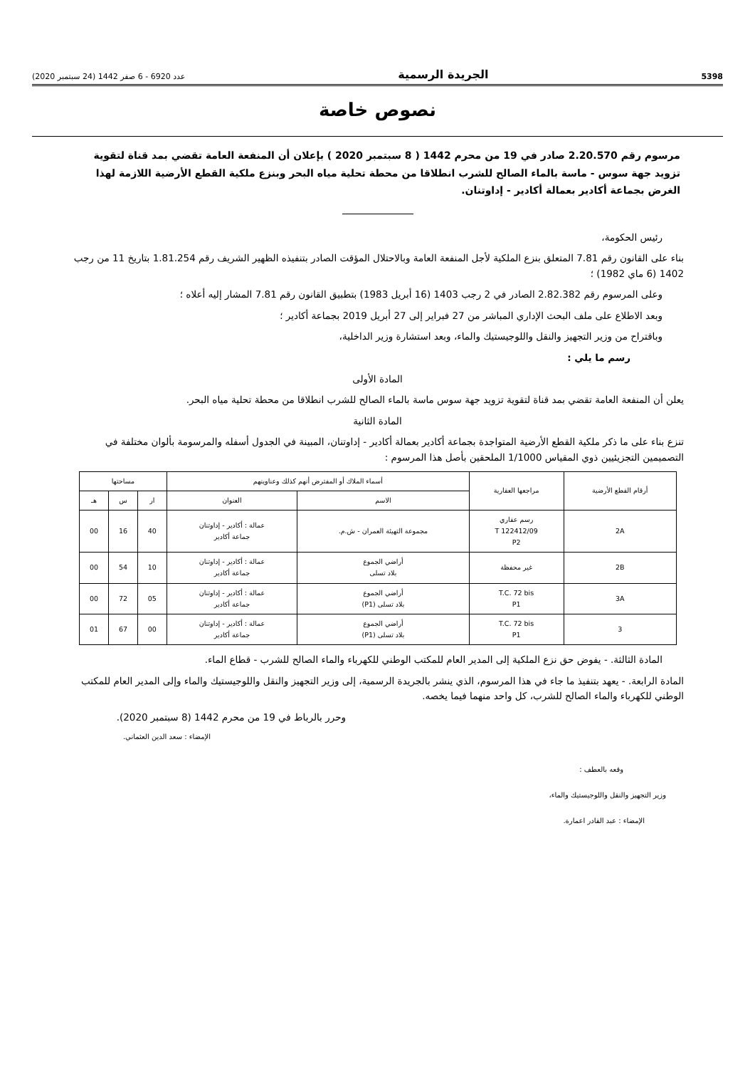5398 الجريدة الرسمية عدد 6920 - 6 صفر 1442 (24 سبتمبر 2020)
نصوص خاصة
مرسوم رقم 2.20.570 صادر في 19 من محرم 1442 ( 8 سبتمبر 2020 ) بإعلان أن المنفعة العامة تقضي بمد قناة لتقوية تزويد جهة سوس - ماسة بالماء الصالح للشرب انطلاقا من محطة تحلية مياه البحر وبنزع ملكية القطع الأرضية اللازمة لهذا الغرض بجماعة أكادير بعمالة أكادير - إداوتنان.
رئيس الحكومة،
بناء على القانون رقم 7.81 المتعلق بنزع الملكية لأجل المنفعة العامة وبالاحتلال المؤقت الصادر بتنفيذه الظهير الشريف رقم 1.81.254 بتاريخ 11 من رجب 1402 (6 ماي 1982) ؛
وعلى المرسوم رقم 2.82.382 الصادر في 2 رجب 1403 (16 أبريل 1983) بتطبيق القانون رقم 7.81 المشار إليه أعلاه ؛
وبعد الاطلاع على ملف البحث الإداري المباشر من 27 فبراير إلى 27 أبريل 2019 بجماعة أكادير ؛
وباقتراح من وزير التجهيز والنقل واللوجيستيك والماء، وبعد استشارة وزير الداخلية،
رسم ما يلي :
المادة الأولى
يعلن أن المنفعة العامة تقضي بمد قناة لتقوية تزويد جهة سوس ماسة بالماء الصالح للشرب انطلاقا من محطة تحلية مياه البحر.
المادة الثانية
تنزع بناء على ما ذكر ملكية القطع الأرضية المتواجدة بجماعة أكادير بعمالة أكادير - إداوتنان، المبينة في الجدول أسفله والمرسومة بألوان مختلفة في التصميمين التجزيئيين ذوي المقياس 1/1000 الملحقين بأصل هذا المرسوم :
| أرقام القطع الأرضية | مراجعها العقارية | أسماء الملاك أو المفترض أنهم كذلك وعناوينهم | | مساحتها | | |
| --- | --- | --- | --- | --- | --- | --- |
| | | الاسم | العنوان | ار | س | هـ |
| 2A | رسم عقاري T 122412/09 P2 | مجموعة التهيئة العمران - ش.م. | عمالة : أكادير - إداوتنان جماعة أكادير | 40 | 16 | 00 |
| 2B | غير محفظة | أراضي الجموع بلاد تسلى | عمالة : أكادير - إداوتنان جماعة أكادير | 10 | 54 | 00 |
| 3A | T.C. 72 bis P1 | أراضي الجموع بلاد تسلى (P1) | عمالة : أكادير - إداوتنان جماعة أكادير | 05 | 72 | 00 |
| 3 | T.C. 72 bis P1 | أراضي الجموع بلاد تسلى (P1) | عمالة : أكادير - إداوتنان جماعة أكادير | 00 | 67 | 01 |
المادة الثالثة. - يفوض حق نزع الملكية إلى المدير العام للمكتب الوطني للكهرباء والماء الصالح للشرب - قطاع الماء.
المادة الرابعة. - يعهد بتنفيذ ما جاء في هذا المرسوم، الذي ينشر بالجريدة الرسمية، إلى وزير التجهيز والنقل واللوجيستيك والماء وإلى المدير العام للمكتب الوطني للكهرباء والماء الصالح للشرب، كل واحد منهما فيما يخصه.
وحرر بالرباط في 19 من محرم 1442 (8 سبتمبر 2020).
الإمضاء : سعد الدين العثماني.
وقعه بالعطف :
وزير التجهيز والنقل واللوجيستيك والماء،
الإمضاء : عبد القادر اعمارة.